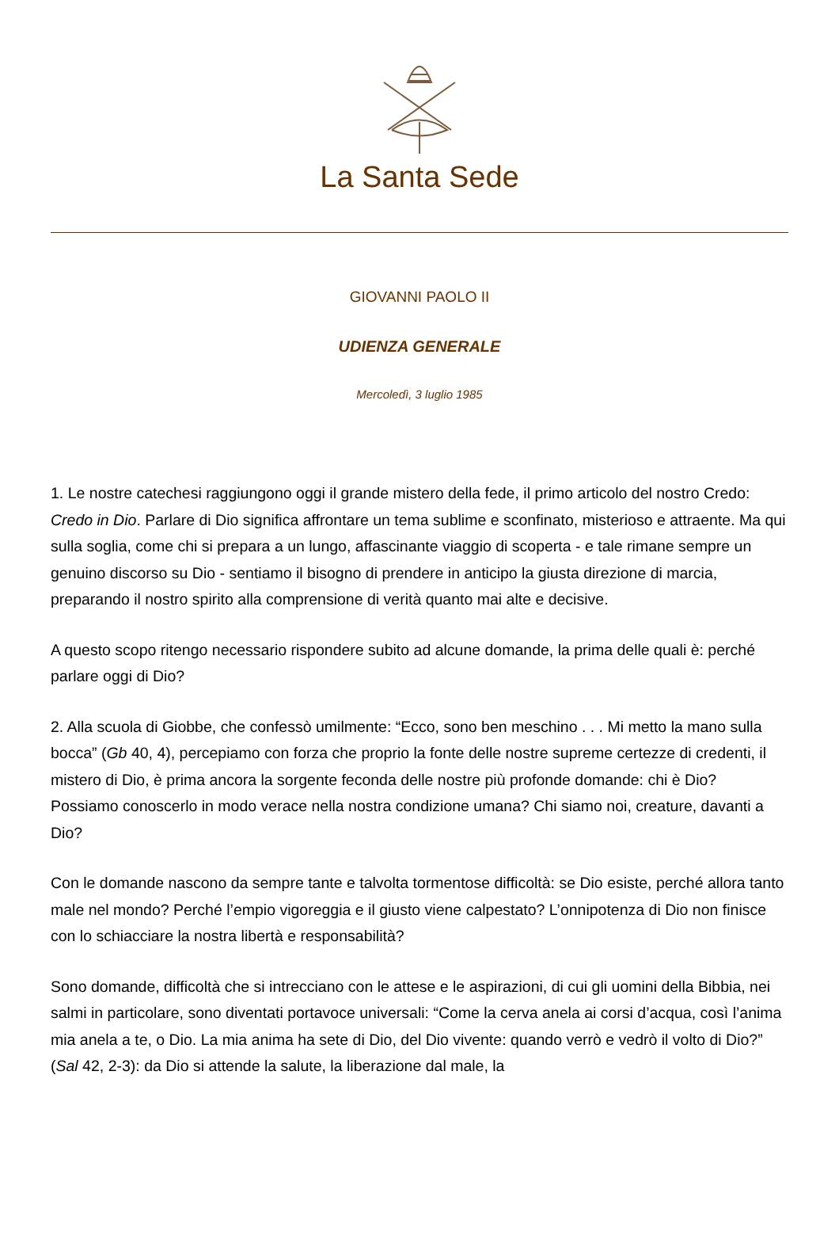La Santa Sede
GIOVANNI PAOLO II
UDIENZA GENERALE
Mercoledì, 3 luglio 1985
1. Le nostre catechesi raggiungono oggi il grande mistero della fede, il primo articolo del nostro Credo: Credo in Dio. Parlare di Dio significa affrontare un tema sublime e sconfinato, misterioso e attraente. Ma qui sulla soglia, come chi si prepara a un lungo, affascinante viaggio di scoperta - e tale rimane sempre un genuino discorso su Dio - sentiamo il bisogno di prendere in anticipo la giusta direzione di marcia, preparando il nostro spirito alla comprensione di verità quanto mai alte e decisive.
A questo scopo ritengo necessario rispondere subito ad alcune domande, la prima delle quali è: perché parlare oggi di Dio?
2. Alla scuola di Giobbe, che confessò umilmente: “Ecco, sono ben meschino . . . Mi metto la mano sulla bocca” (Gb 40, 4), percepiamo con forza che proprio la fonte delle nostre supreme certezze di credenti, il mistero di Dio, è prima ancora la sorgente feconda delle nostre più profonde domande: chi è Dio? Possiamo conoscerlo in modo verace nella nostra condizione umana? Chi siamo noi, creature, davanti a Dio?
Con le domande nascono da sempre tante e talvolta tormentose difficoltà: se Dio esiste, perché allora tanto male nel mondo? Perché l’empio vigoreggia e il giusto viene calpestato? L’onnipotenza di Dio non finisce con lo schiacciare la nostra libertà e responsabilità?
Sono domande, difficoltà che si intrecciano con le attese e le aspirazioni, di cui gli uomini della Bibbia, nei salmi in particolare, sono diventati portavoce universali: “Come la cerva anela ai corsi d’acqua, così l’anima mia anela a te, o Dio. La mia anima ha sete di Dio, del Dio vivente: quando verrò e vedrò il volto di Dio?” (Sal 42, 2-3): da Dio si attende la salute, la liberazione dal male, la